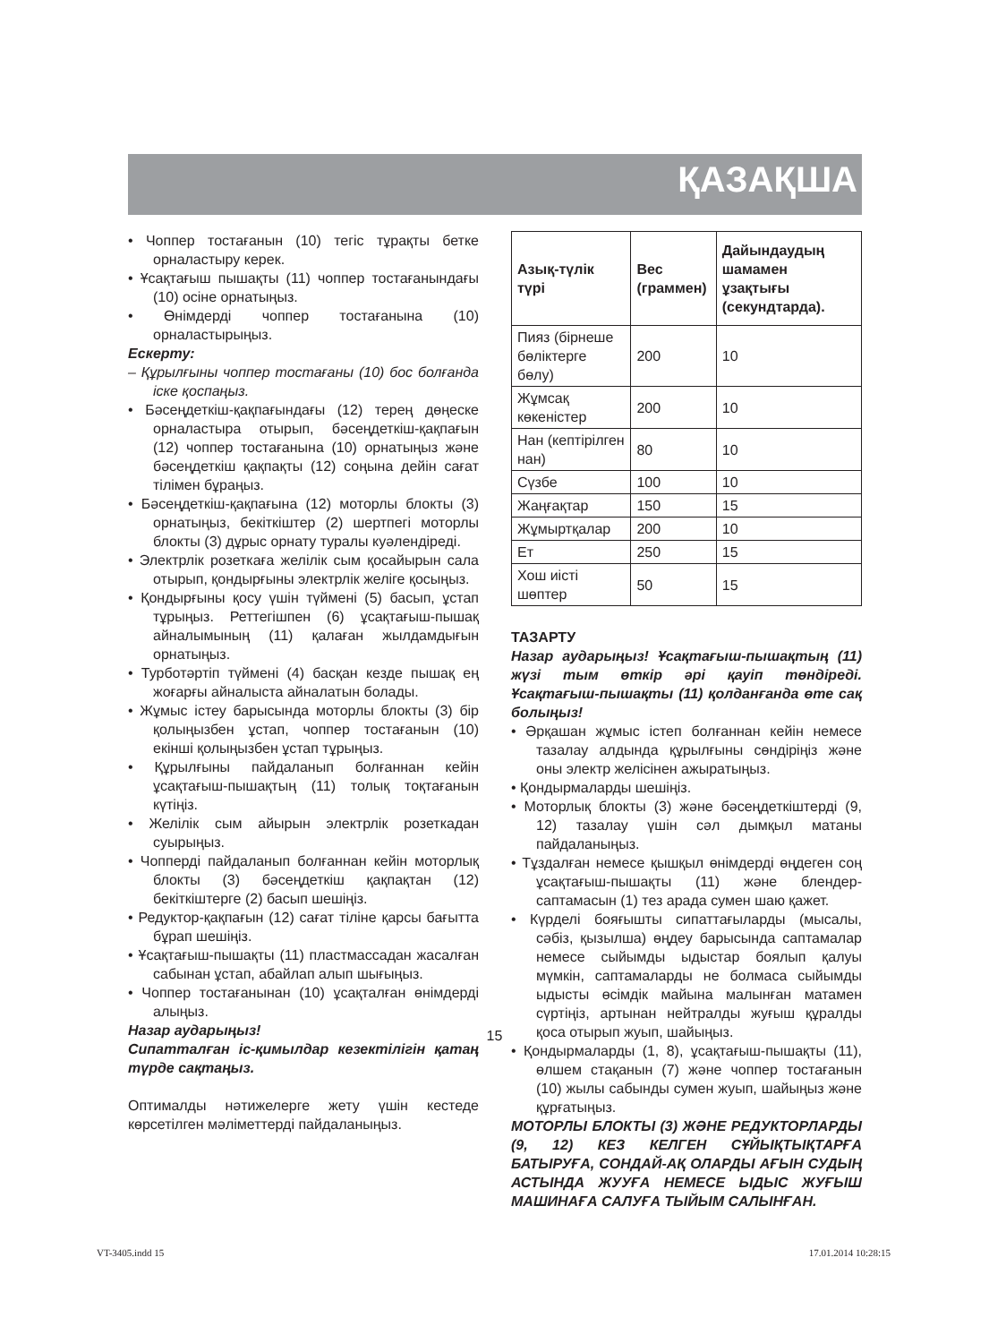ҚАЗАҚША
• Чоппер тостағанын (10) тегіс тұрақты бетке орналастыру керек.
• Ұсақтағыш пышақты (11) чоппер тостағанындағы (10) осіне орнатыңыз.
• Өнімдерді чоппер тостағанына (10) орналастырыңыз.
Ескерту:
– Құрылғыны чоппер тостағаны (10) бос болғанда іске қоспаңыз.
• Бәсеңдеткіш-қақпағындағы (12) терең дөңеске орналастыра отырып, бәсеңдеткіш-қақпағын (12) чоппер тостағанына (10) орнатыңыз және бәсеңдеткіш қақпақты (12) соңына дейін сағат тілімен бұраңыз.
• Бәсеңдеткіш-қақпағына (12) моторлы блокты (3) орнатыңыз, бекіткіштер (2) шертпегі моторлы блокты (3) дұрыс орнату туралы куәлендіреді.
• Электрлік розеткаға желілік сым қосайырын сала отырып, қондырғыны электрлік желіге қосыңыз.
• Қондырғыны қосу үшін түймені (5) басып, ұстап тұрыңыз. Реттегішпен (6) ұсақтағыш-пышақ айналымының (11) қалаған жылдамдығын орнатыңыз.
• Турботәртіп түймені (4) басқан кезде пышақ ең жоғарғы айналыста айналатын болады.
• Жұмыс істеу барысында моторлы блокты (3) бір қолыңызбен ұстап, чоппер тостағанын (10) екінші қолыңызбен ұстап тұрыңыз.
• Құрылғыны пайдаланып болғаннан кейін ұсақтағыш-пышақтың (11) толық тоқтағанын күтіңіз.
• Желілік сым айырын электрлік розеткадан суырыңыз.
• Чопперді пайдаланып болғаннан кейін моторлық блокты (3) бәсеңдеткіш қақпақтан (12) бекіткіштерге (2) басып шешіңіз.
• Редуктор-қақпағын (12) сағат тіліне қарсы бағытта бұрап шешіңіз.
• Ұсақтағыш-пышақты (11) пластмассадан жасалған сабынан ұстап, абайлап алып шығыңыз.
• Чоппер тостағанынан (10) ұсақталған өнімдерді алыңыз.
Назар аударыңыз!
Сипатталған іс-қимылдар кезектілігін қатаң түрде сақтаңыз.
Оптималды нәтижелерге жету үшін кестеде көрсетілген мәліметтерді пайдаланыңыз.
| Азық-түлік түрі | Вес (граммен) | Дайындаудың шамамен ұзақтығы (секундтарда). |
| --- | --- | --- |
| Пияз (бірнеше бөліктерге бөлу) | 200 | 10 |
| Жұмсақ көкеністер | 200 | 10 |
| Нан (кептірілген нан) | 80 | 10 |
| Сүзбе | 100 | 10 |
| Жаңғақтар | 150 | 15 |
| Жұмыртқалар | 200 | 10 |
| Ет | 250 | 15 |
| Хош иісті шөптер | 50 | 15 |
ТАЗАРТУ
Назар аударыңыз! Ұсақтағыш-пышақтың (11) жүзі тым өткір әрі қауіп төндіреді. Ұсақтағыш-пышақты (11) қолданғанда өте сақ болыңыз!
• Әрқашан жұмыс істеп болғаннан кейін немесе тазалау алдында құрылғыны сөндіріңіз және оны электр желісінен ажыратыңыз.
• Қондырмаларды шешіңіз.
• Моторлық блокты (3) және бәсеңдеткіштерді (9, 12) тазалау үшін сәл дымқыл матаны пайдаланыңыз.
• Тұздалған немесе қышқыл өнімдерді өңдеген соң ұсақтағыш-пышақты (11) және блендер-саптамасын (1) тез арада сумен шаю қажет.
• Күрделі бояғышты сипаттағыларды (мысалы, сәбіз, қызылша) өңдеу барысында саптамалар немесе сыйымды ыдыстар боялып қалуы мүмкін, саптамаларды не болмаса сыйымды ыдысты өсімдік майына малынған матамен сүртіңіз, артынан нейтралды жуғыш құралды қоса отырып жуып, шайыңыз.
• Қондырмаларды (1, 8), ұсақтағыш-пышақты (11), өлшем стақанын (7) және чоппер тостағанын (10) жылы сабынды сумен жуып, шайыңыз және құрғатыңыз.
МОТОРЛЫ БЛОКТЫ (3) ЖӘНЕ РЕДУКТОРЛАРДЫ (9, 12) КЕЗ КЕЛГЕН СҰЙЫҚТЫҚТАРҒА БАТЫРУҒА, СОНДАЙ-АҚ ОЛАРДЫ АҒЫН СУДЫҢ АСТЫНДА ЖУУҒА НЕМЕСЕ ЫДЫС ЖУҒЫШ МАШИНАҒА САЛУҒА ТЫЙЫМ САЛЫНҒАН.
15
VT-3405.indd 15 17.01.2014 10:28:15